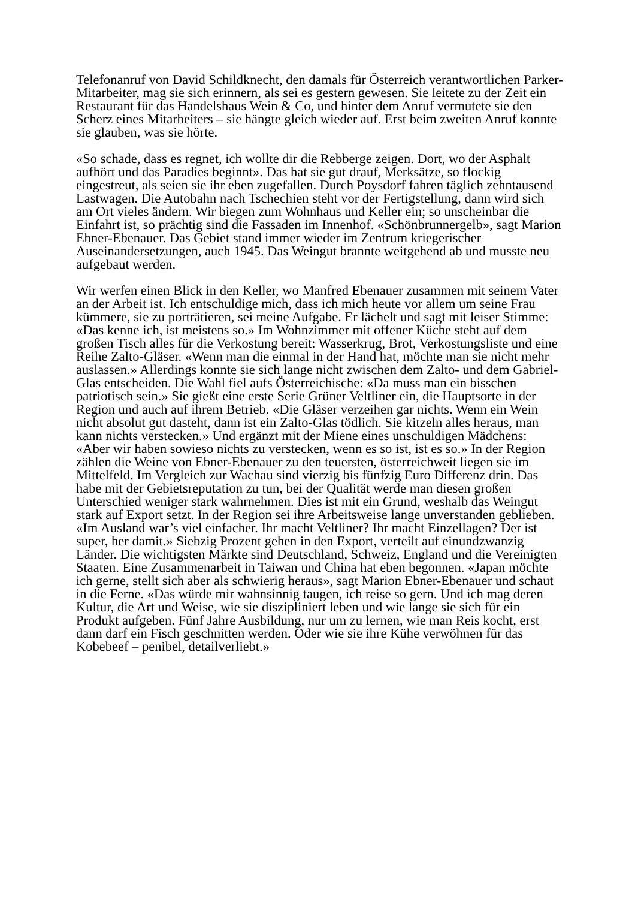Telefonanruf von David Schildknecht, den damals für Österreich verantwortlichen Parker-Mitarbeiter, mag sie sich erinnern, als sei es gestern gewesen. Sie leitete zu der Zeit ein Restaurant für das Handelshaus Wein & Co, und hinter dem Anruf vermutete sie den Scherz eines Mitarbeiters – sie hängte gleich wieder auf. Erst beim zweiten Anruf konnte sie glauben, was sie hörte.
«So schade, dass es regnet, ich wollte dir die Rebberge zeigen. Dort, wo der Asphalt aufhört und das Paradies beginnt». Das hat sie gut drauf, Merksätze, so flockig eingestreut, als seien sie ihr eben zugefallen. Durch Poysdorf fahren täglich zehntausend Lastwagen. Die Autobahn nach Tschechien steht vor der Fertigstellung, dann wird sich am Ort vieles ändern. Wir biegen zum Wohnhaus und Keller ein; so unscheinbar die Einfahrt ist, so prächtig sind die Fassaden im Innenhof. «Schönbrunnergelb», sagt Marion Ebner-Ebenauer. Das Gebiet stand immer wieder im Zentrum kriegerischer Auseinandersetzungen, auch 1945. Das Weingut brannte weitgehend ab und musste neu aufgebaut werden.
Wir werfen einen Blick in den Keller, wo Manfred Ebenauer zusammen mit seinem Vater an der Arbeit ist. Ich entschuldige mich, dass ich mich heute vor allem um seine Frau kümmere, sie zu porträtieren, sei meine Aufgabe. Er lächelt und sagt mit leiser Stimme: «Das kenne ich, ist meistens so.» Im Wohnzimmer mit offener Küche steht auf dem großen Tisch alles für die Verkostung bereit: Wasserkrug, Brot, Verkostungsliste und eine Reihe Zalto-Gläser. «Wenn man die einmal in der Hand hat, möchte man sie nicht mehr auslassen.» Allerdings konnte sie sich lange nicht zwischen dem Zalto- und dem Gabriel-Glas entscheiden. Die Wahl fiel aufs Österreichische: «Da muss man ein bisschen patriotisch sein.» Sie gießt eine erste Serie Grüner Veltliner ein, die Hauptsorte in der Region und auch auf ihrem Betrieb. «Die Gläser verzeihen gar nichts. Wenn ein Wein nicht absolut gut dasteht, dann ist ein Zalto-Glas tödlich. Sie kitzeln alles heraus, man kann nichts verstecken.» Und ergänzt mit der Miene eines unschuldigen Mädchens: «Aber wir haben sowieso nichts zu verstecken, wenn es so ist, ist es so.» In der Region zählen die Weine von Ebner-Ebenauer zu den teuersten, österreichweit liegen sie im Mittelfeld. Im Vergleich zur Wachau sind vierzig bis fünfzig Euro Differenz drin. Das habe mit der Gebietsreputation zu tun, bei der Qualität werde man diesen großen Unterschied weniger stark wahrnehmen. Dies ist mit ein Grund, weshalb das Weingut stark auf Export setzt. In der Region sei ihre Arbeitsweise lange unverstanden geblieben. «Im Ausland war’s viel einfacher. Ihr macht Veltliner? Ihr macht Einzellagen? Der ist super, her damit.» Siebzig Prozent gehen in den Export, verteilt auf einundzwanzig Länder. Die wichtigsten Märkte sind Deutschland, Schweiz, England und die Vereinigten Staaten. Eine Zusammenarbeit in Taiwan und China hat eben begonnen. «Japan möchte ich gerne, stellt sich aber als schwierig heraus», sagt Marion Ebner-Ebenauer und schaut in die Ferne. «Das würde mir wahnsinnig taugen, ich reise so gern. Und ich mag deren Kultur, die Art und Weise, wie sie diszipliniert leben und wie lange sie sich für ein Produkt aufgeben. Fünf Jahre Ausbildung, nur um zu lernen, wie man Reis kocht, erst dann darf ein Fisch geschnitten werden. Oder wie sie ihre Kühe verwöhnen für das Kobebeef – penibel, detailverliebt.»